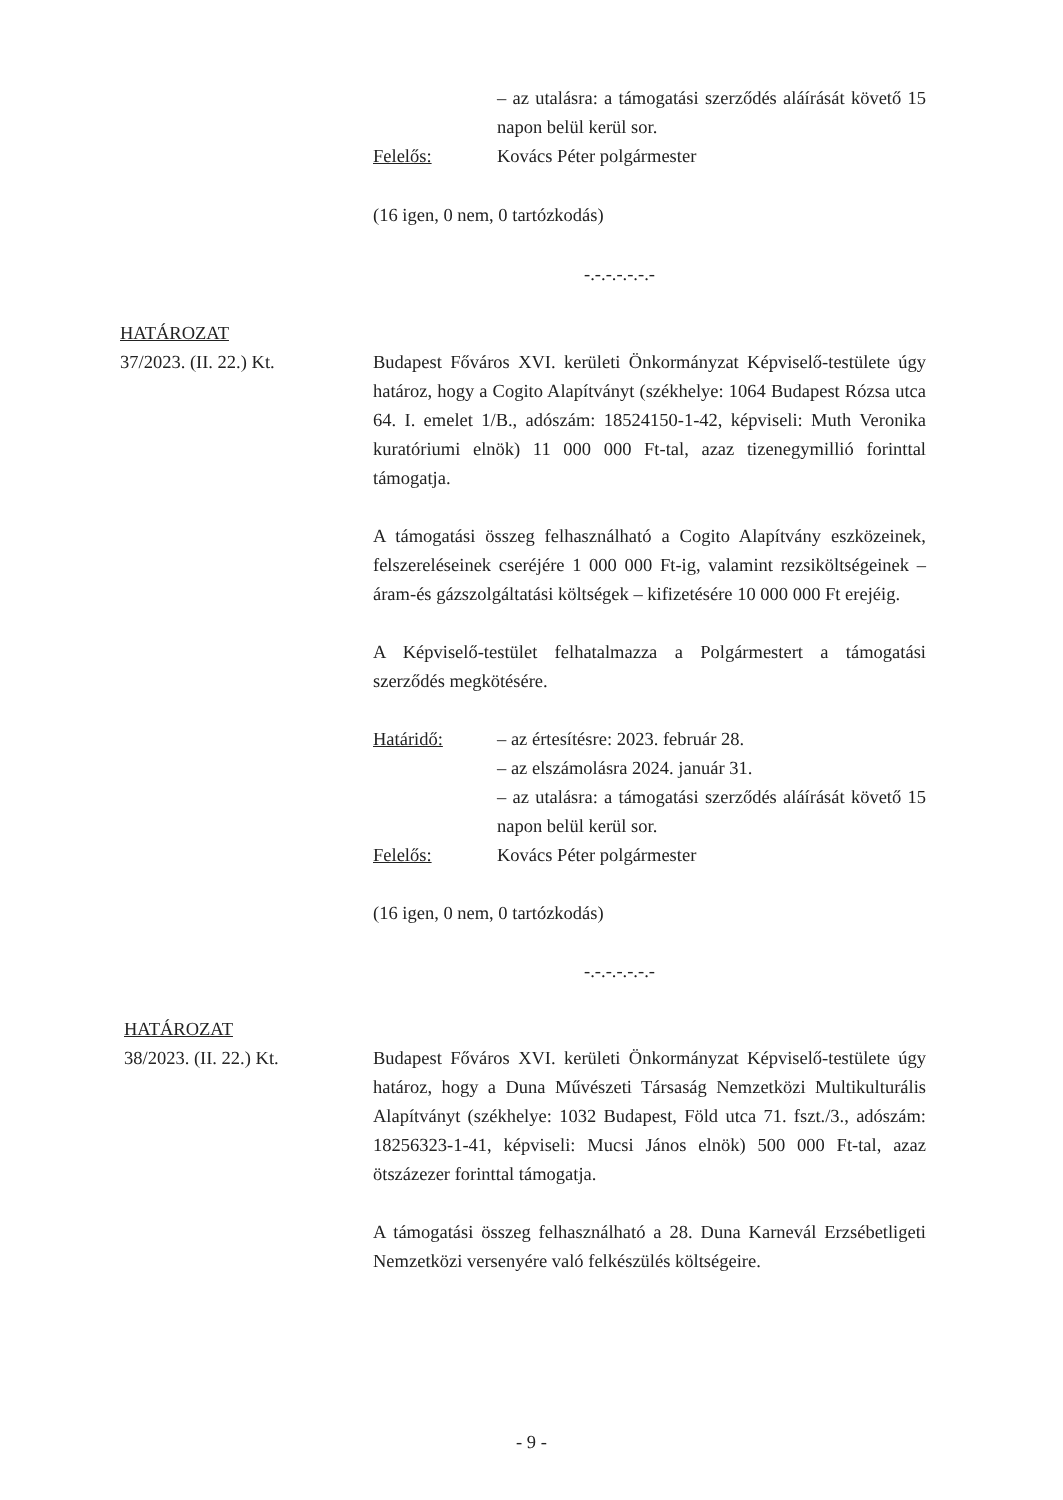– az utalásra: a támogatási szerződés aláírását követő 15 napon belül kerül sor.
Felelős: Kovács Péter polgármester
(16 igen, 0 nem, 0 tartózkodás)
-.-.-.-.-.-.-
HATÁROZAT
37/2023. (II. 22.) Kt.
Budapest Főváros XVI. kerületi Önkormányzat Képviselő-testülete úgy határoz, hogy a Cogito Alapítványt (székhelye: 1064 Budapest Rózsa utca 64. I. emelet 1/B., adószám: 18524150-1-42, képviseli: Muth Veronika kuratóriumi elnök) 11 000 000 Ft-tal, azaz tizenegymillió forinttal támogatja.
A támogatási összeg felhasználható a Cogito Alapítvány eszközeinek, felszereléseinek cseréjére 1 000 000 Ft-ig, valamint rezsiköltségeinek – áram-és gázszolgáltatási költségek – kifizetésére 10 000 000 Ft erejéig.
A Képviselő-testület felhatalmazza a Polgármestert a támogatási szerződés megkötésére.
Határidő: – az értesítésre: 2023. február 28.
– az elszámolásra 2024. január 31.
– az utalásra: a támogatási szerződés aláírását követő 15 napon belül kerül sor.
Felelős: Kovács Péter polgármester
(16 igen, 0 nem, 0 tartózkodás)
-.-.-.-.-.-.-
HATÁROZAT
38/2023. (II. 22.) Kt.
Budapest Főváros XVI. kerületi Önkormányzat Képviselő-testülete úgy határoz, hogy a Duna Művészeti Társaság Nemzetközi Multikulturális Alapítványt (székhelye: 1032 Budapest, Föld utca 71. fszt./3., adószám: 18256323-1-41, képviseli: Mucsi János elnök) 500 000 Ft-tal, azaz ötszázezer forinttal támogatja.
A támogatási összeg felhasználható a 28. Duna Karnevál Erzsébetligeti Nemzetközi versenyére való felkészülés költségeire.
- 9 -